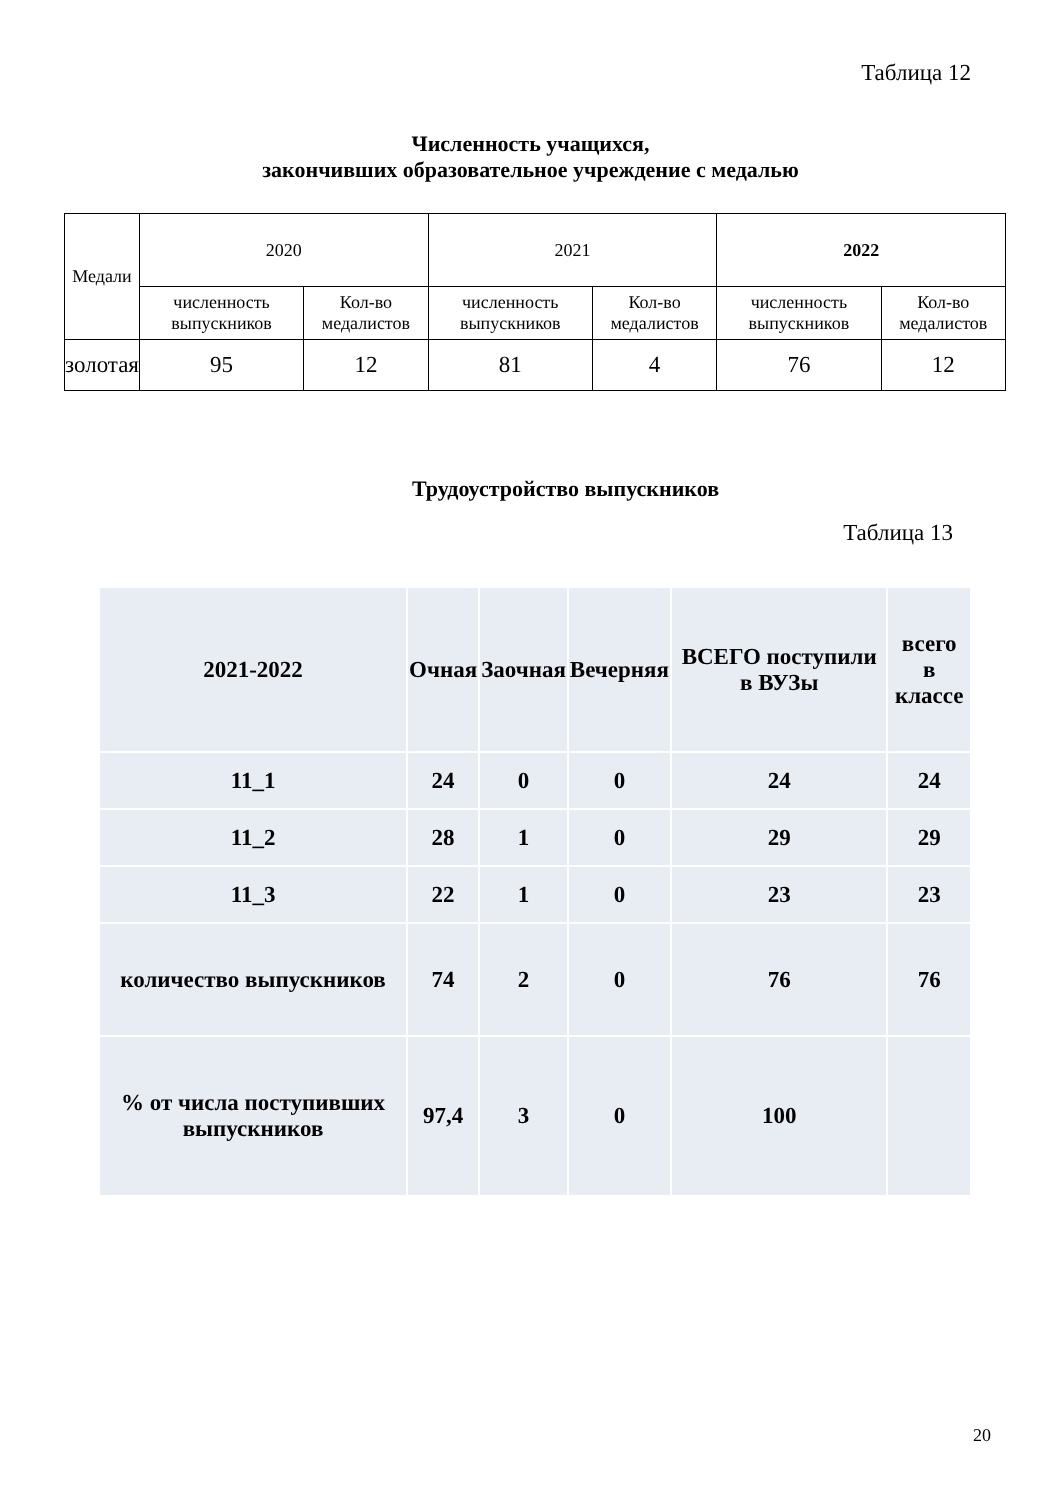Таблица 12
Численность учащихся,
закончивших образовательное учреждение с медалью
| Медали | 2020 | | 2021 | | 2022 | |
| | численность выпускников | Кол-во медалистов | численность выпускников | Кол-во медалистов | численность выпускников | Кол-во медалистов |
| золотая | 95 | 12 | 81 | 4 | 76 | 12 |
Трудоустройство выпускников
Таблица 13
| 2021-2022 | Очная | Заочная | Вечерняя | ВСЕГО поступили в ВУЗы | всего в классе |
| 11_1 | 24 | 0 | 0 | 24 | 24 |
| 11_2 | 28 | 1 | 0 | 29 | 29 |
| 11_3 | 22 | 1 | 0 | 23 | 23 |
| количество выпускников | 74 | 2 | 0 | 76 | 76 |
| % от числа поступивших выпускников | 97,4 | 3 | 0 | 100 | |
20